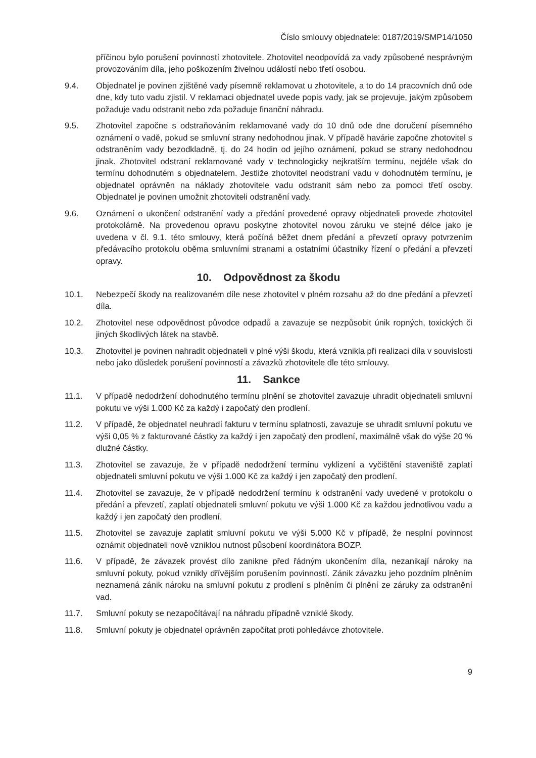Číslo smlouvy objednatele: 0187/2019/SMP14/1050
příčinou bylo porušení povinností zhotovitele. Zhotovitel neodpovídá za vady způsobené nesprávným provozováním díla, jeho poškozením živelnou událostí nebo třetí osobou.
9.4. Objednatel je povinen zjištěné vady písemně reklamovat u zhotovitele, a to do 14 pracovních dnů ode dne, kdy tuto vadu zjistil. V reklamaci objednatel uvede popis vady, jak se projevuje, jakým způsobem požaduje vadu odstranit nebo zda požaduje finanční náhradu.
9.5. Zhotovitel započne s odstraňováním reklamované vady do 10 dnů ode dne doručení písemného oznámení o vadě, pokud se smluvní strany nedohodnou jinak. V případě havárie započne zhotovitel s odstraněním vady bezodkladně, tj. do 24 hodin od jejího oznámení, pokud se strany nedohodnou jinak. Zhotovitel odstraní reklamované vady v technologicky nejkratším termínu, nejdéle však do termínu dohodnutém s objednatelem. Jestliže zhotovitel neodstraní vadu v dohodnutém termínu, je objednatel oprávněn na náklady zhotovitele vadu odstranit sám nebo za pomoci třetí osoby. Objednatel je povinen umožnit zhotoviteli odstranění vady.
9.6. Oznámení o ukončení odstranění vady a předání provedené opravy objednateli provede zhotovitel protokolárně. Na provedenou opravu poskytne zhotovitel novou záruku ve stejné délce jako je uvedena v čl. 9.1. této smlouvy, která počíná běžet dnem předání a převzetí opravy potvrzením předávacího protokolu oběma smluvními stranami a ostatními účastníky řízení o předání a převzetí opravy.
10. Odpovědnost za škodu
10.1. Nebezpečí škody na realizovaném díle nese zhotovitel v plném rozsahu až do dne předání a převzetí díla.
10.2. Zhotovitel nese odpovědnost původce odpadů a zavazuje se nezpůsobit únik ropných, toxických či jiných škodlivých látek na stavbě.
10.3. Zhotovitel je povinen nahradit objednateli v plné výši škodu, která vznikla při realizaci díla v souvislosti nebo jako důsledek porušení povinností a závazků zhotovitele dle této smlouvy.
11. Sankce
11.1. V případě nedodržení dohodnutého termínu plnění se zhotovitel zavazuje uhradit objednateli smluvní pokutu ve výši 1.000 Kč za každý i započatý den prodlení.
11.2. V případě, že objednatel neuhradí fakturu v termínu splatnosti, zavazuje se uhradit smluvní pokutu ve výši 0,05 % z fakturované částky za každý i jen započatý den prodlení, maximálně však do výše 20 % dlužné částky.
11.3. Zhotovitel se zavazuje, že v případě nedodržení termínu vyklizení a vyčištění staveniště zaplatí objednateli smluvní pokutu ve výši 1.000 Kč za každý i jen započatý den prodlení.
11.4. Zhotovitel se zavazuje, že v případě nedodržení termínu k odstranění vady uvedené v protokolu o předání a převzetí, zaplatí objednateli smluvní pokutu ve výši 1.000 Kč za každou jednotlivou vadu a každý i jen započatý den prodlení.
11.5. Zhotovitel se zavazuje zaplatit smluvní pokutu ve výši 5.000 Kč v případě, že nesplní povinnost oznámit objednateli nově vzniklou nutnost působení koordinátora BOZP.
11.6. V případě, že závazek provést dílo zanikne před řádným ukončením díla, nezanikají nároky na smluvní pokuty, pokud vznikly dřívějším porušením povinností. Zánik závazku jeho pozdním plněním neznamená zánik nároku na smluvní pokutu z prodlení s plněním či plnění ze záruky za odstranění vad.
11.7. Smluvní pokuty se nezapočítávají na náhradu případně vzniklé škody.
11.8. Smluvní pokuty je objednatel oprávněn započítat proti pohledávce zhotovitele.
9